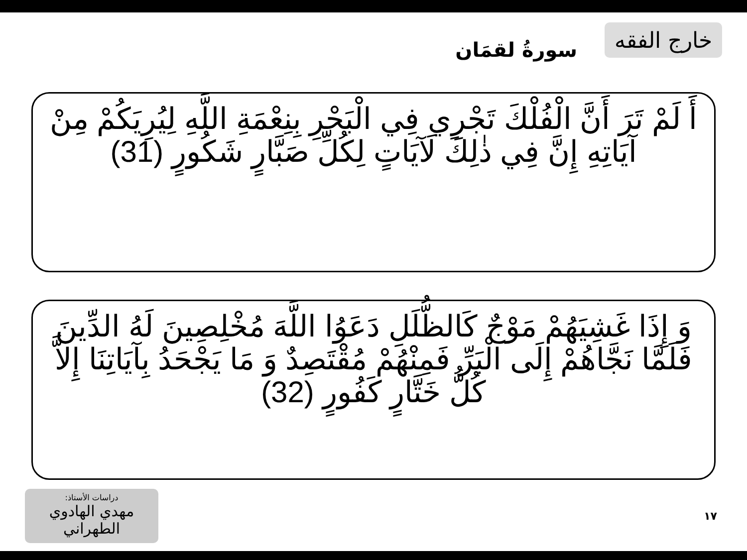خارج الفقه
سورةُ لقمَان
أَ لَمْ تَرَ أَنَّ الْفُلْكَ تَجْرِي فِي الْبَحْرِ بِنِعْمَةِ اللَّهِ لِيُرِيَكُمْ مِنْ آيَاتِهِ إِنَّ فِي ذٰلِكَ لَآيَاتٍ لِكُلِّ صَبَّارٍ شَكُورٍ (31)
وَ إِذَا غَشِيَهُمْ مَوْجٌ كَالظُّلَلِ دَعَوُا اللَّهَ مُخْلِصِينَ لَهُ الدِّينَ فَلَمَّا نَجَّاهُمْ إِلَى الْبَرِّ فَمِنْهُمْ مُقْتَصِدٌ وَ مَا يَجْحَدُ بِآيَاتِنَا إِلاَّ كُلُّ خَتَّارٍ كَفُورٍ (32)
دراسات الأستاذ:
مهدي الهادوي الطهراني
١٧